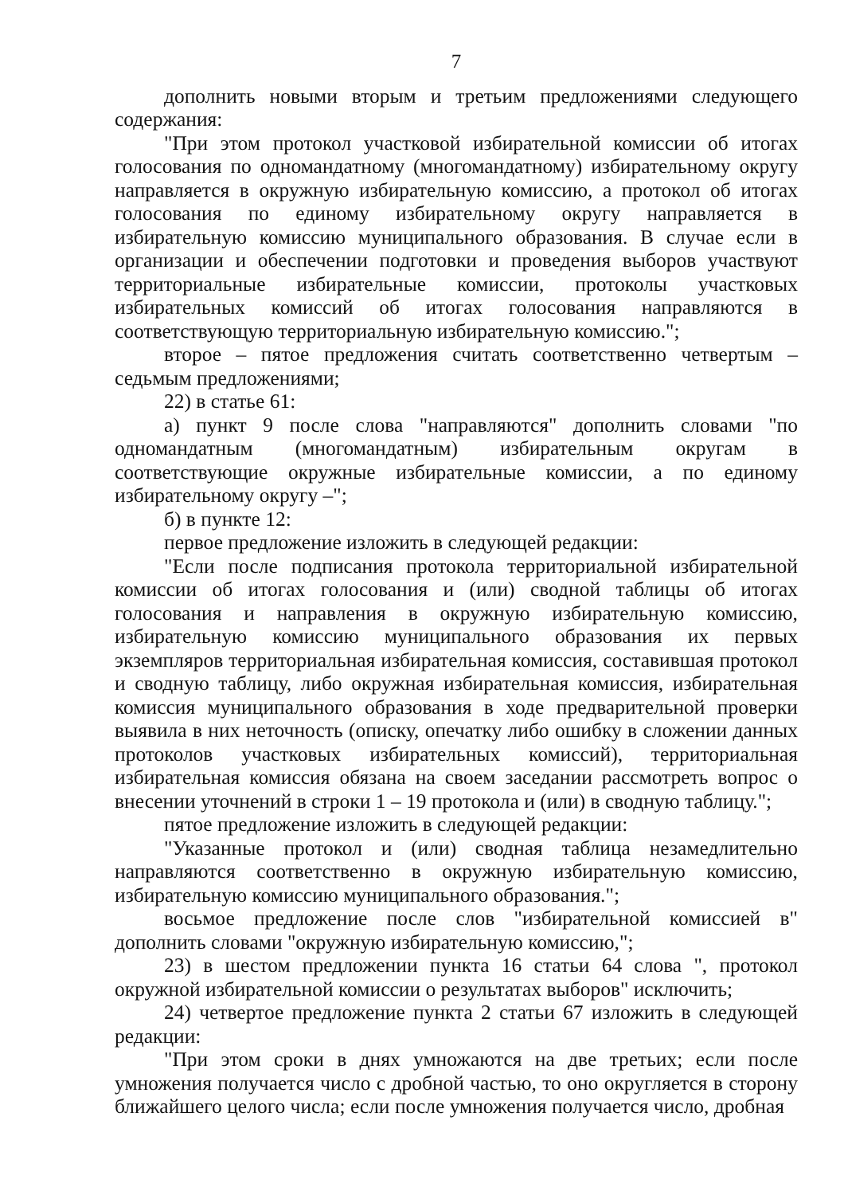7
дополнить новыми вторым и третьим предложениями следующего содержания:
"При этом протокол участковой избирательной комиссии об итогах голосования по одномандатному (многомандатному) избирательному округу направляется в окружную избирательную комиссию, а протокол об итогах голосования по единому избирательному округу направляется в избирательную комиссию муниципального образования. В случае если в организации и обеспечении подготовки и проведения выборов участвуют территориальные избирательные комиссии, протоколы участковых избирательных комиссий об итогах голосования направляются в соответствующую территориальную избирательную комиссию.";
второе – пятое предложения считать соответственно четвертым – седьмым предложениями;
22) в статье 61:
а) пункт 9 после слова "направляются" дополнить словами "по одномандатным (многомандатным) избирательным округам в соответствующие окружные избирательные комиссии, а по единому избирательному округу –";
б) в пункте 12:
первое предложение изложить в следующей редакции:
"Если после подписания протокола территориальной избирательной комиссии об итогах голосования и (или) сводной таблицы об итогах голосования и направления в окружную избирательную комиссию, избирательную комиссию муниципального образования их первых экземпляров территориальная избирательная комиссия, составившая протокол и сводную таблицу, либо окружная избирательная комиссия, избирательная комиссия муниципального образования в ходе предварительной проверки выявила в них неточность (описку, опечатку либо ошибку в сложении данных протоколов участковых избирательных комиссий), территориальная избирательная комиссия обязана на своем заседании рассмотреть вопрос о внесении уточнений в строки 1 – 19 протокола и (или) в сводную таблицу.";
пятое предложение изложить в следующей редакции:
"Указанные протокол и (или) сводная таблица незамедлительно направляются соответственно в окружную избирательную комиссию, избирательную комиссию муниципального образования.";
восьмое предложение после слов "избирательной комиссией в" дополнить словами "окружную избирательную комиссию,";
23) в шестом предложении пункта 16 статьи 64 слова ", протокол окружной избирательной комиссии о результатах выборов" исключить;
24) четвертое предложение пункта 2 статьи 67 изложить в следующей редакции:
"При этом сроки в днях умножаются на две третьих; если после умножения получается число с дробной частью, то оно округляется в сторону ближайшего целого числа; если после умножения получается число, дробная